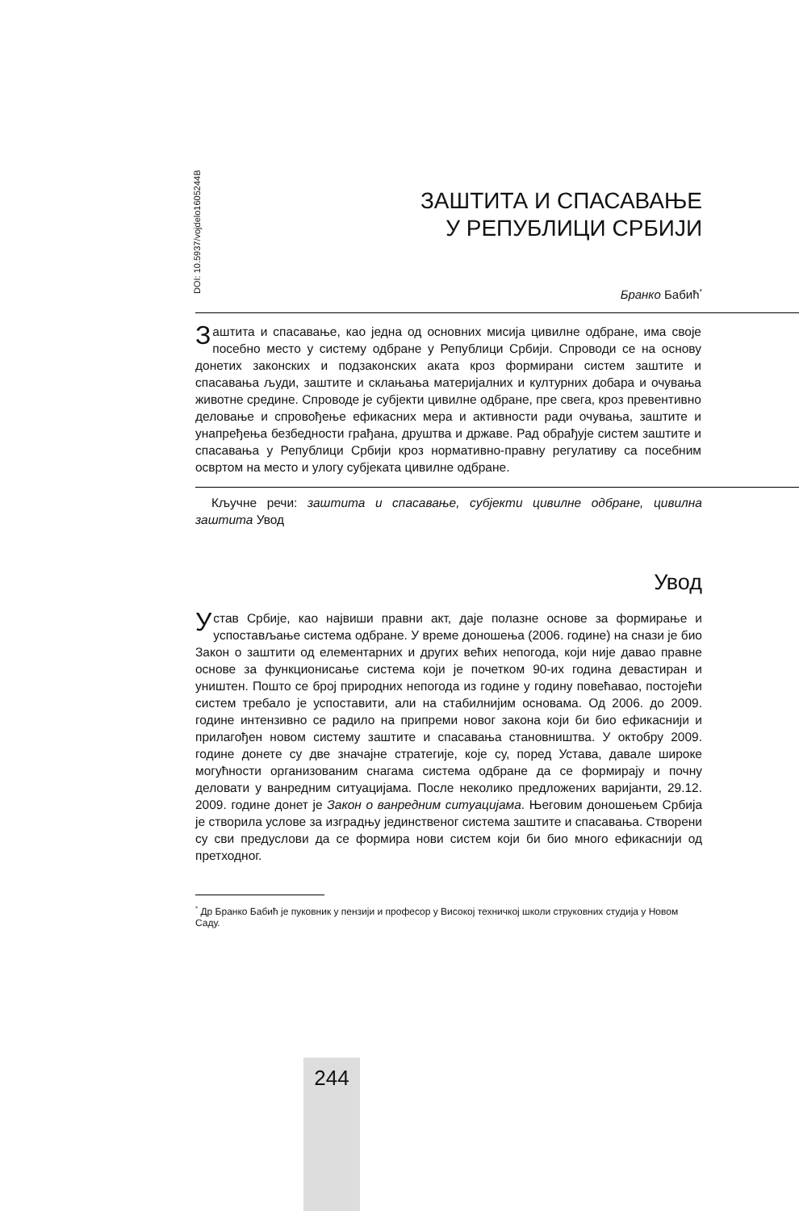DOI: 10.5937/vojdelo1605244B
ЗАШТИТА И СПАСАВАЊЕ
У РЕПУБЛИЦИ СРБИЈИ
Бранко Бабић<sup>*</sup>
Заштита и спасавање, као једна од основних мисија цивилне одбране, има своје посебно место у систему одбране у Републици Србији. Спроводи се на основу донетих законских и подзаконских аката кроз формирани систем заштите и спасавања људи, заштите и склањања материјалних и културних добара и очувања животне средине. Спроводе је субјекти цивилне одбране, пре свега, кроз превентивно деловање и спровођење ефикасних мера и активности ради очувања, заштите и унапређења безбедности грађана, друштва и државе. Рад обрађује систем заштите и спасавања у Републици Србији кроз нормативно-правну регулативу са посебним освртом на место и улогу субјеката цивилне одбране.
Кључне речи: заштита и спасавање, субјекти цивилне одбране, цивилна заштита Увод
Увод
Устав Србије, као највиши правни акт, даје полазне основе за формирање и успостављање система одбране. У време доношења (2006. године) на снази је био Закон о заштити од елементарних и других већих непогода, који није давао правне основе за функционисање система који је почетком 90-их година девастиран и уништен. Пошто се број природних непогода из године у годину повећавао, постојећи систем требало је успоставити, али на стабилнијим основама. Од 2006. до 2009. године интензивно се радило на припреми новог закона који би био ефикаснији и прилагођен новом систему заштите и спасавања становништва. У октобру 2009. године донете су две значајне стратегије, које су, поред Устава, давале широке могућности организованим снагама система одбране да се формирају и почну деловати у ванредним ситуацијама. После неколико предложених варијанти, 29.12. 2009. године донет је Закон о ванредним ситуацијама. Његовим доношењем Србија је створила услове за изградњу јединственог система заштите и спасавања. Створени су сви предуслови да се формира нови систем који би био много ефикаснији од претходног.
<sup>*</sup> Др Бранко Бабић је пуковник у пензији и професор у Високој техничкој школи струковних студија у Новом Саду.
244